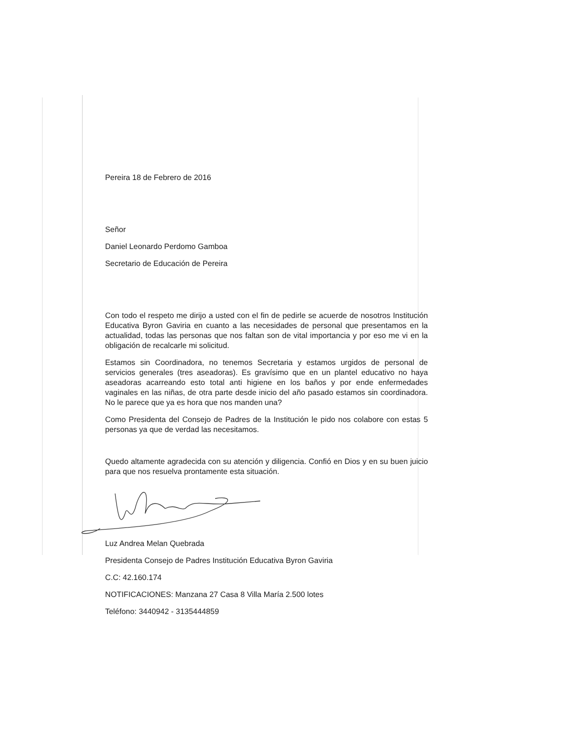Pereira 18 de Febrero de 2016
Señor
Daniel Leonardo Perdomo Gamboa
Secretario de Educación de Pereira
Con todo el respeto me dirijo a usted con el fin de pedirle se acuerde de nosotros Institución Educativa Byron Gaviria en cuanto a las necesidades de personal que presentamos en la actualidad, todas las personas que nos faltan son de vital importancia y por eso me vi en la obligación de recalcarle mi solicitud.
Estamos sin Coordinadora, no tenemos Secretaria y estamos urgidos de personal de servicios generales (tres aseadoras). Es gravísimo que en un plantel educativo no haya aseadoras acarreando esto total anti higiene en los baños y por ende enfermedades vaginales en las niñas, de otra parte desde inicio del año pasado estamos sin coordinadora. No le parece que ya es hora que nos manden una?
Como Presidenta del Consejo de Padres de la Institución le pido nos colabore con estas 5 personas ya que de verdad las necesitamos.
Quedo altamente agradecida con su atención y diligencia. Confió en Dios y en su buen juicio para que nos resuelva prontamente esta situación.
Luz Andrea Melan Quebrada
Presidenta Consejo de Padres Institución Educativa Byron Gaviria
C.C: 42.160.174
NOTIFICACIONES: Manzana 27 Casa 8 Villa María 2.500 lotes
Teléfono: 3440942 - 3135444859